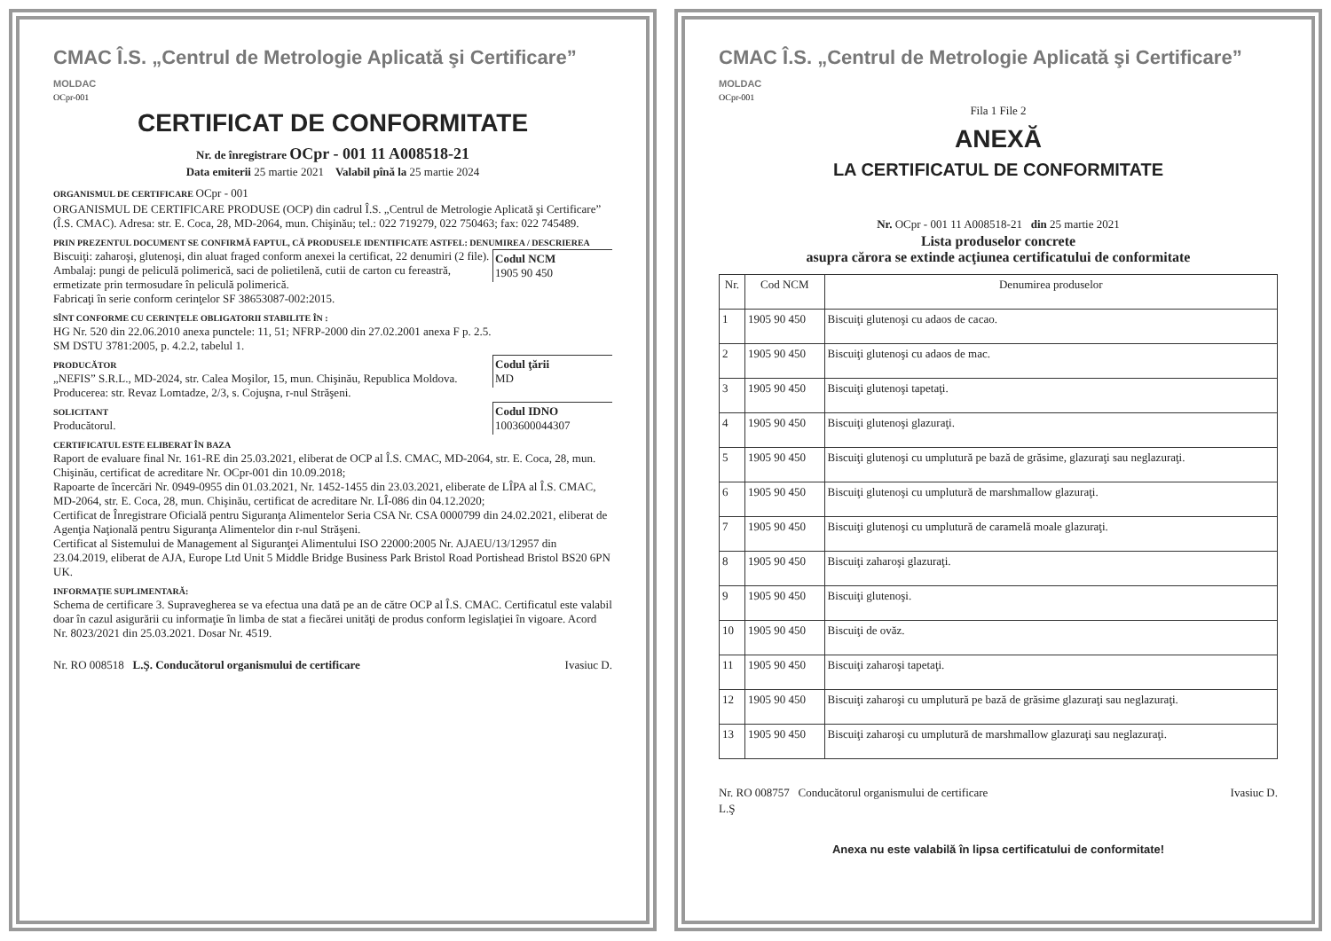CMAC Î.S. „Centrul de Metrologie Aplicată şi Certificare” MOLDAC
OCpr-001
CERTIFICAT DE CONFORMITATE
Nr. de înregistrare OCpr - 001 11 A008518-21
Data emiterii 25 martie 2021 Valabil pînă la 25 martie 2024
ORGANISMUL DE CERTIFICARE OCpr - 001
ORGANISMUL DE CERTIFICARE PRODUSE (OCP) din cadrul Î.S. „Centrul de Metrologie Aplicată şi Certificare” (Î.S. CMAC). Adresa: str. E. Coca, 28, MD-2064, mun. Chişinău; tel.: 022 719279, 022 750463; fax: 022 745489.
PRIN PREZENTUL DOCUMENT SE CONFIRMĂ FAPTUL, CĂ PRODUSELE IDENTIFICATE ASTFEL: DENUMIREA / DESCRIEREA
Codul NCM
1905 90 450
Biscuiţi: zaharoşi, glutenoşi, din aluat fraged conform anexei la certificat, 22 denumiri (2 file).
Ambalaj: pungi de peliculă polimerică, saci de polietilenă, cutii de carton cu fereastră, ermetizate prin termosudare în peliculă polimerică.
Fabricaţi în serie conform cerinţelor SF 38653087-002:2015.
SÎNT CONFORME CU CERINŢELE OBLIGATORII STABILITE ÎN :
HG Nr. 520 din 22.06.2010 anexa punctele: 11, 51; NFRP-2000 din 27.02.2001 anexa F p. 2.5.
SM DSTU 3781:2005, p. 4.2.2, tabelul 1.
Codul ţării
MD
PRODUCĂTOR
„NEFIS” S.R.L., MD-2024, str. Calea Moşilor, 15, mun. Chişinău, Republica Moldova.
Producerea: str. Revaz Lomtadze, 2/3, s. Cojuşna, r-nul Străşeni.
Codul IDNO
1003600044307
SOLICITANT
Producătorul.
CERTIFICATUL ESTE ELIBERAT ÎN BAZA
Raport de evaluare final Nr. 161-RE din 25.03.2021, eliberat de OCP al Î.S. CMAC, MD-2064, str. E. Coca, 28, mun. Chişinău, certificat de acreditare Nr. OCpr-001 din 10.09.2018;
Rapoarte de încercări Nr. 0949-0955 din 01.03.2021, Nr. 1452-1455 din 23.03.2021, eliberate de LÎPA al Î.S. CMAC, MD-2064, str. E. Coca, 28, mun. Chişinău, certificat de acreditare Nr. LÎ-086 din 04.12.2020;
Certificat de Înregistrare Oficială pentru Siguranţa Alimentelor Seria CSA Nr. CSA 0000799 din 24.02.2021, eliberat de Agenţia Naţională pentru Siguranţa Alimentelor din r-nul Străşeni.
Certificat al Sistemului de Management al Siguranţei Alimentului ISO 22000:2005 Nr. AJAEU/13/12957 din 23.04.2019, eliberat de AJA, Europe Ltd Unit 5 Middle Bridge Business Park Bristol Road Portishead Bristol BS20 6PN UK.
INFORMAŢIE SUPLIMENTARĂ:
Schema de certificare 3. Supravegherea se va efectua una dată pe an de către OCP al Î.S. CMAC. Certificatul este valabil doar în cazul asigurării cu informaţie în limba de stat a fiecărei unităţi de produs conform legislaţiei în vigoare. Acord Nr. 8023/2021 din 25.03.2021. Dosar Nr. 4519.
Nr. RO 008518 L.Ş. Conducătorul organismului de certificare Ivasiuc D.
CMAC Î.S. „Centrul de Metrologie Aplicată şi Certificare” MOLDAC
OCpr-001
Fila 1 File 2
ANEXĂ
LA CERTIFICATUL DE CONFORMITATE
Nr. OCpr - 001 11 A008518-21 din 25 martie 2021
Lista produselor concrete
asupra cărora se extinde acţiunea certificatului de conformitate
| Nr. | Cod NCM | Denumirea produselor |
| --- | --- | --- |
| 1 | 1905 90 450 | Biscuiţi glutenoşi cu adaos de cacao. |
| 2 | 1905 90 450 | Biscuiţi glutenoşi cu adaos de mac. |
| 3 | 1905 90 450 | Biscuiţi glutenoşi tapetaţi. |
| 4 | 1905 90 450 | Biscuiţi glutenoşi glazuraţi. |
| 5 | 1905 90 450 | Biscuiţi glutenoşi cu umplutură pe bază de grăsime, glazuraţi sau neglazuraţi. |
| 6 | 1905 90 450 | Biscuiţi glutenoşi cu umplutură de marshmallow glazuraţi. |
| 7 | 1905 90 450 | Biscuiţi glutenoşi cu umplutură de caramelă moale glazuraţi. |
| 8 | 1905 90 450 | Biscuiţi zaharoşi glazuraţi. |
| 9 | 1905 90 450 | Biscuiţi glutenoşi. |
| 10 | 1905 90 450 | Biscuiţi de ovăz. |
| 11 | 1905 90 450 | Biscuiţi zaharoşi tapetaţi. |
| 12 | 1905 90 450 | Biscuiţi zaharoşi cu umplutură pe bază de grăsime glazuraţi sau neglazuraţi. |
| 13 | 1905 90 450 | Biscuiţi zaharoşi cu umplutură de marshmallow glazuraţi sau neglazuraţi. |
Nr. RO 008757 Conducătorul organismului de certificare Ivasiuc D.
L.Ş
Anexa nu este valabilă în lipsa certificatului de conformitate!